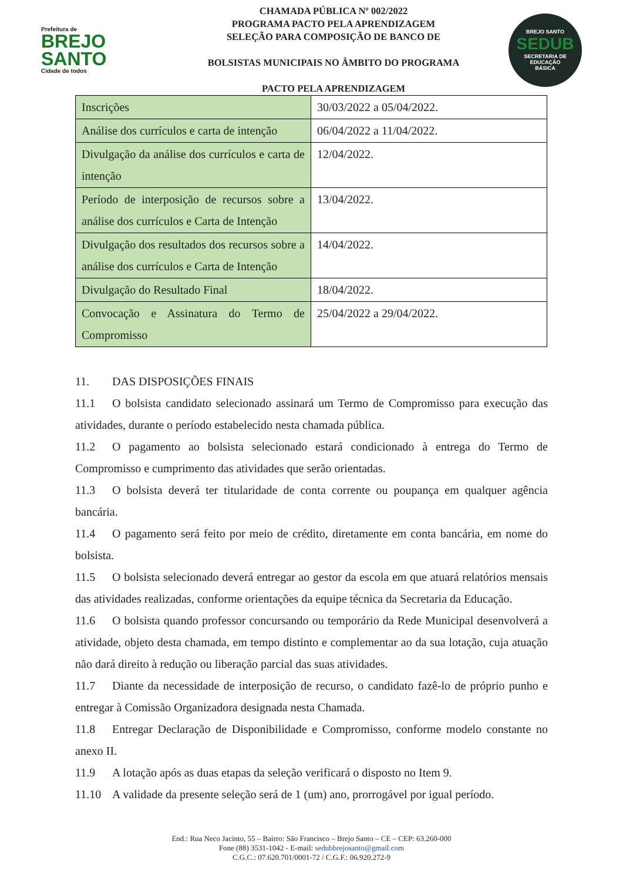Prefeitura de
BREJO
SANTO
Cidade de todos
CHAMADA PÚBLICA Nº 002/2022
PROGRAMA PACTO PELA APRENDIZAGEM
SELEÇÃO PARA COMPOSIÇÃO DE BANCO DE
BOLSISTAS MUNICIPAIS NO ÂMBITO DO PROGRAMA
PACTO PELA APRENDIZAGEM
BREJO SANTO
SEDUB
SECRETARIA DE
EDUCAÇÃO
BÁSICA
| Inscrições | 30/03/2022 a 05/04/2022. |
| Análise dos currículos e carta de intenção | 06/04/2022 a 11/04/2022. |
| Divulgação da análise dos currículos e carta de intenção | 12/04/2022. |
| Período de interposição de recursos sobre a análise dos currículos e Carta de Intenção | 13/04/2022. |
| Divulgação dos resultados dos recursos sobre a análise dos currículos e Carta de Intenção | 14/04/2022. |
| Divulgação do Resultado Final | 18/04/2022. |
| Convocação e Assinatura do Termo de Compromisso | 25/04/2022 a 29/04/2022. |
11. DAS DISPOSIÇÕES FINAIS
11.1 O bolsista candidato selecionado assinará um Termo de Compromisso para execução das atividades, durante o período estabelecido nesta chamada pública.
11.2 O pagamento ao bolsista selecionado estará condicionado à entrega do Termo de Compromisso e cumprimento das atividades que serão orientadas.
11.3 O bolsista deverá ter titularidade de conta corrente ou poupança em qualquer agência bancária.
11.4 O pagamento será feito por meio de crédito, diretamente em conta bancária, em nome do bolsista.
11.5 O bolsista selecionado deverá entregar ao gestor da escola em que atuará relatórios mensais das atividades realizadas, conforme orientações da equipe técnica da Secretaria da Educação.
11.6 O bolsista quando professor concursando ou temporário da Rede Municipal desenvolverá a atividade, objeto desta chamada, em tempo distinto e complementar ao da sua lotação, cuja atuação não dará direito à redução ou liberação parcial das suas atividades.
11.7 Diante da necessidade de interposição de recurso, o candidato fazê-lo de próprio punho e entregar à Comissão Organizadora designada nesta Chamada.
11.8 Entregar Declaração de Disponibilidade e Compromisso, conforme modelo constante no anexo II.
11.9 A lotação após as duas etapas da seleção verificará o disposto no Item 9.
11.10 A validade da presente seleção será de 1 (um) ano, prorrogável por igual período.
End.: Rua Neco Jacinto, 55 – Bairro: São Francisco – Brejo Santo – CE – CEP: 63.260-000
Fone (88) 3531-1042 - E-mail: sedubbrejosanto@gmail.com
C.G.C.: 07.620.701/0001-72 / C.G.F.: 06.920.272-9